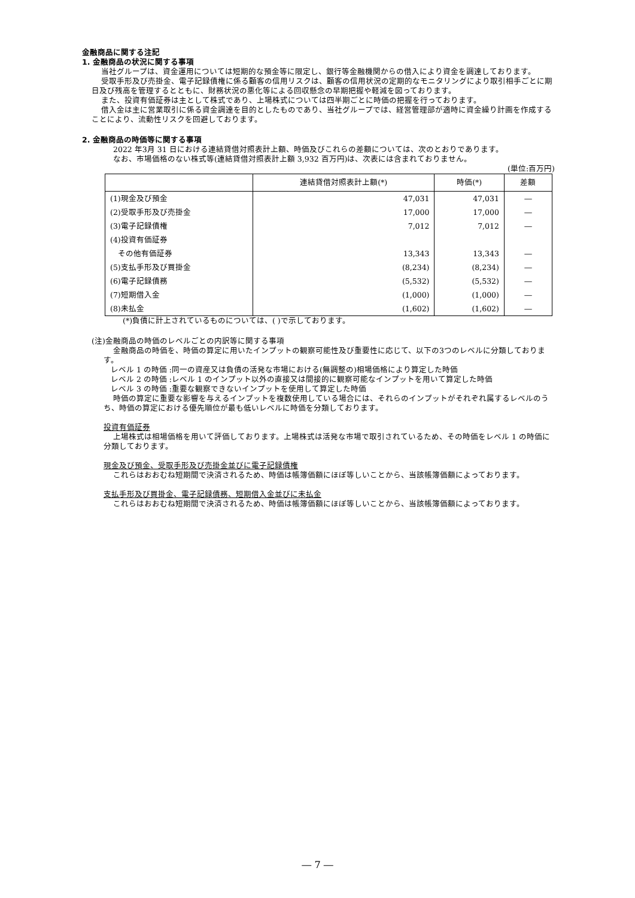金融商品に関する注記
1. 金融商品の状況に関する事項
当社グループは、資金運用については短期的な預金等に限定し、銀行等金融機関からの借入により資金を調達しております。
受取手形及び売掛金、電子記録債権に係る顧客の信用リスクは、顧客の信用状況の定期的なモニタリングにより取引相手ごとに期日及び残高を管理するとともに、財務状況の悪化等による回収懸念の早期把握や軽減を図っております。
また、投資有価証券は主として株式であり、上場株式については四半期ごとに時価の把握を行っております。
借入金は主に営業取引に係る資金調達を目的としたものであり、当社グループでは、経営管理部が適時に資金繰り計画を作成することにより、流動性リスクを回避しております。
2. 金融商品の時価等に関する事項
2022 年3月 31 日における連結貸借対照表計上額、時価及びこれらの差額については、次のとおりであります。
なお、市場価格のない株式等(連結貸借対照表計上額 3,932 百万円)は、次表には含まれておりません。
(単位:百万円)
| | 連結貸借対照表計上額(*) | 時価(*) | 差額 |
| --- | --- | --- | --- |
| (1)現金及び預金 | 47,031 | 47,031 | ― |
| (2)受取手形及び売掛金 | 17,000 | 17,000 | ― |
| (3)電子記録債権 | 7,012 | 7,012 | ― |
| (4)投資有価証券 | | | |
| その他有価証券 | 13,343 | 13,343 | ― |
| (5)支払手形及び買掛金 | (8,234) | (8,234) | ― |
| (6)電子記録債務 | (5,532) | (5,532) | ― |
| (7)短期借入金 | (1,000) | (1,000) | ― |
| (8)未払金 | (1,602) | (1,602) | ― |
(*)負債に計上されているものについては、( )で示しております。
(注)金融商品の時価のレベルごとの内訳等に関する事項
金融商品の時価を、時価の算定に用いたインプットの観察可能性及び重要性に応じて、以下の3つのレベルに分類しております。
レベル 1 の時価 :同一の資産又は負債の活発な市場における(無調整の)相場価格により算定した時価
レベル 2 の時価 :レベル 1 のインプット以外の直接又は間接的に観察可能なインプットを用いて算定した時価
レベル 3 の時価 :重要な観察できないインプットを使用して算定した時価
時価の算定に重要な影響を与えるインプットを複数使用している場合には、それらのインプットがそれぞれ属するレベルのうち、時価の算定における優先順位が最も低いレベルに時価を分類しております。
投資有価証券
上場株式は相場価格を用いて評価しております。上場株式は活発な市場で取引されているため、その時価をレベル 1 の時価に分類しております。
現金及び預金、受取手形及び売掛金並びに電子記録債権
これらはおおむね短期間で決済されるため、時価は帳簿価額にほぼ等しいことから、当該帳簿価額によっております。
支払手形及び買掛金、電子記録債務、短期借入金並びに未払金
これらはおおむね短期間で決済されるため、時価は帳簿価額にほぼ等しいことから、当該帳簿価額によっております。
― 7 ―